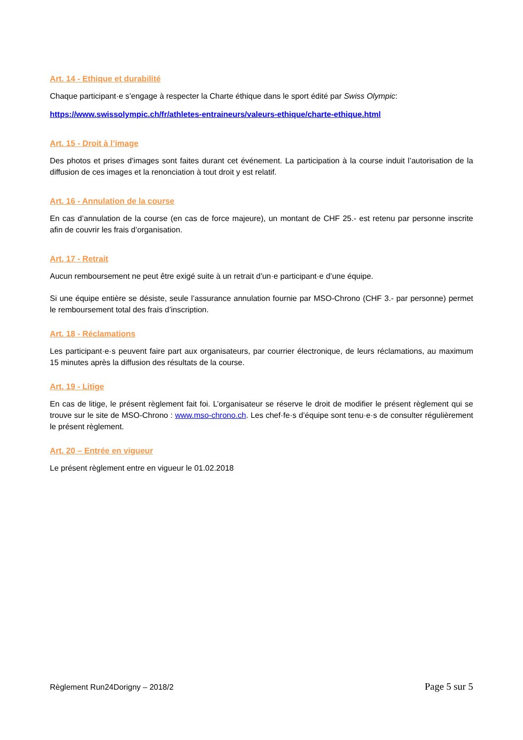Art. 14 - Ethique et durabilité
Chaque participant·e s’engage à respecter la Charte éthique dans le sport édité par Swiss Olympic:
https://www.swissolympic.ch/fr/athletes-entraineurs/valeurs-ethique/charte-ethique.html
Art. 15 - Droit à l’image
Des photos et prises d’images sont faites durant cet événement. La participation à la course induit l’autorisation de la diffusion de ces images et la renonciation à tout droit y est relatif.
Art. 16 - Annulation de la course
En cas d’annulation de la course (en cas de force majeure), un montant de CHF 25.- est retenu par personne inscrite afin de couvrir les frais d’organisation.
Art. 17 - Retrait
Aucun remboursement ne peut être exigé suite à un retrait d’un·e participant·e d’une équipe.
Si une équipe entière se désiste, seule l’assurance annulation fournie par MSO-Chrono (CHF 3.- par personne) permet le remboursement total des frais d’inscription.
Art. 18 - Réclamations
Les participant·e·s peuvent faire part aux organisateurs, par courrier électronique, de leurs réclamations, au maximum 15 minutes après la diffusion des résultats de la course.
Art. 19 - Litige
En cas de litige, le présent règlement fait foi. L’organisateur se réserve le droit de modifier le présent règlement qui se trouve sur le site de MSO-Chrono : www.mso-chrono.ch. Les chef·fe·s d’équipe sont tenu·e·s de consulter régulièrement le présent règlement.
Art. 20 – Entrée en vigueur
Le présent règlement entre en vigueur le 01.02.2018
Règlement Run24Dorigny – 2018/2 Page 5 sur 5